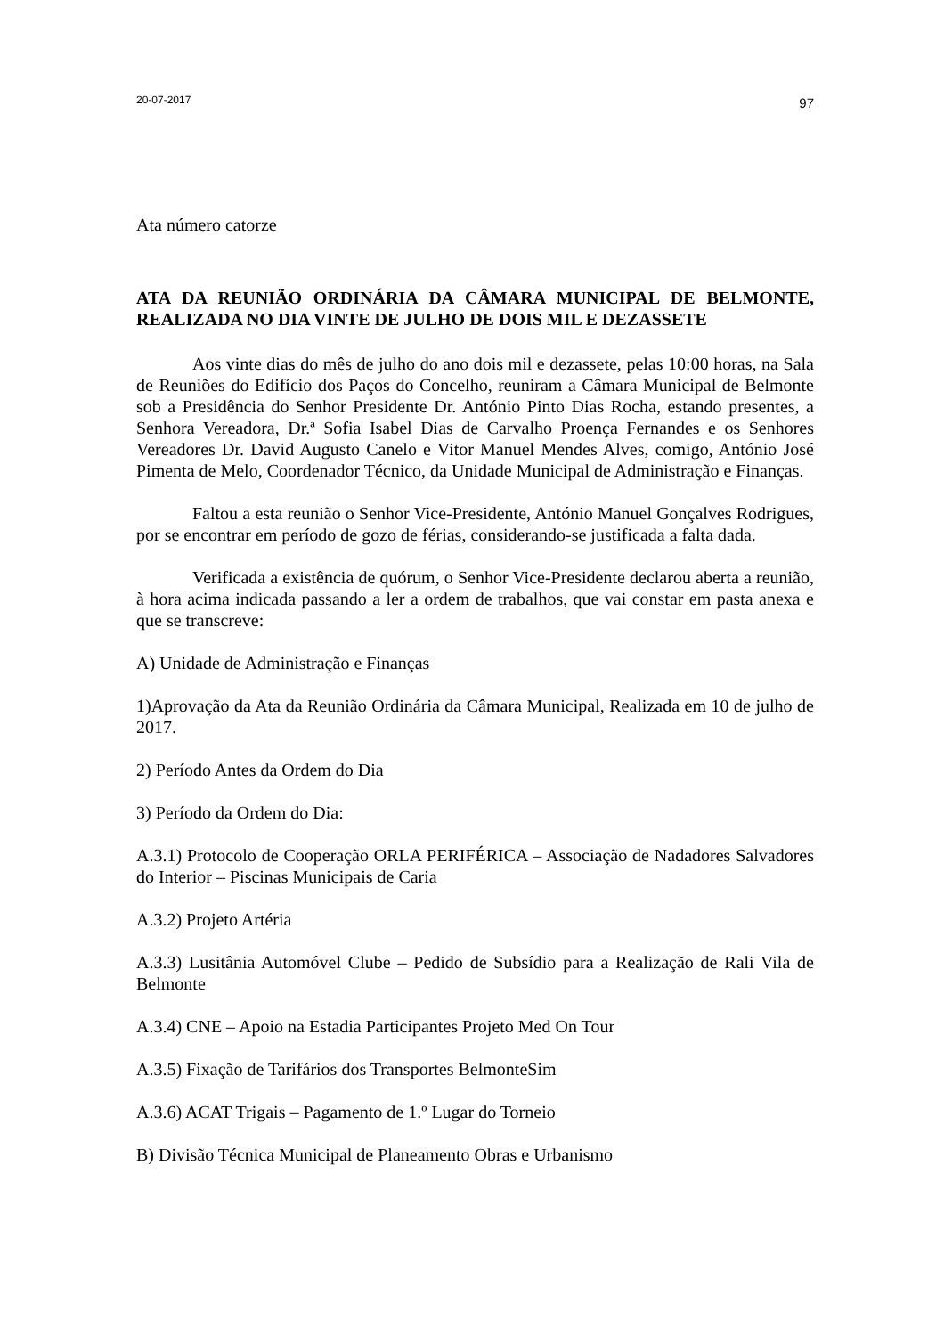20-07-2017 97
Ata número catorze
ATA DA REUNIÃO ORDINÁRIA DA CÂMARA MUNICIPAL DE BELMONTE, REALIZADA NO DIA VINTE DE JULHO DE DOIS MIL E DEZASSETE
Aos vinte dias do mês de julho do ano dois mil e dezassete, pelas 10:00 horas, na Sala de Reuniões do Edifício dos Paços do Concelho, reuniram a Câmara Municipal de Belmonte sob a Presidência do Senhor Presidente Dr. António Pinto Dias Rocha, estando presentes, a Senhora Vereadora, Dr.ª Sofia Isabel Dias de Carvalho Proença Fernandes e os Senhores Vereadores Dr. David Augusto Canelo e Vitor Manuel Mendes Alves, comigo, António José Pimenta de Melo, Coordenador Técnico, da Unidade Municipal de Administração e Finanças.
Faltou a esta reunião o Senhor Vice-Presidente, António Manuel Gonçalves Rodrigues, por se encontrar em período de gozo de férias, considerando-se justificada a falta dada.
Verificada a existência de quórum, o Senhor Vice-Presidente declarou aberta a reunião, à hora acima indicada passando a ler a ordem de trabalhos, que vai constar em pasta anexa e que se transcreve:
A) Unidade de Administração e Finanças
1)Aprovação da Ata da Reunião Ordinária da Câmara Municipal, Realizada em 10 de julho de 2017.
2) Período Antes da Ordem do Dia
3) Período da Ordem do Dia:
A.3.1) Protocolo de Cooperação ORLA PERIFÉRICA – Associação de Nadadores Salvadores do Interior – Piscinas Municipais de Caria
A.3.2) Projeto Artéria
A.3.3) Lusitânia Automóvel Clube – Pedido de Subsídio para a Realização de Rali Vila de Belmonte
A.3.4) CNE – Apoio na Estadia Participantes Projeto Med On Tour
A.3.5) Fixação de Tarifários dos Transportes BelmonteSim
A.3.6) ACAT Trigais – Pagamento de 1.º Lugar do Torneio
B) Divisão Técnica Municipal de Planeamento Obras e Urbanismo